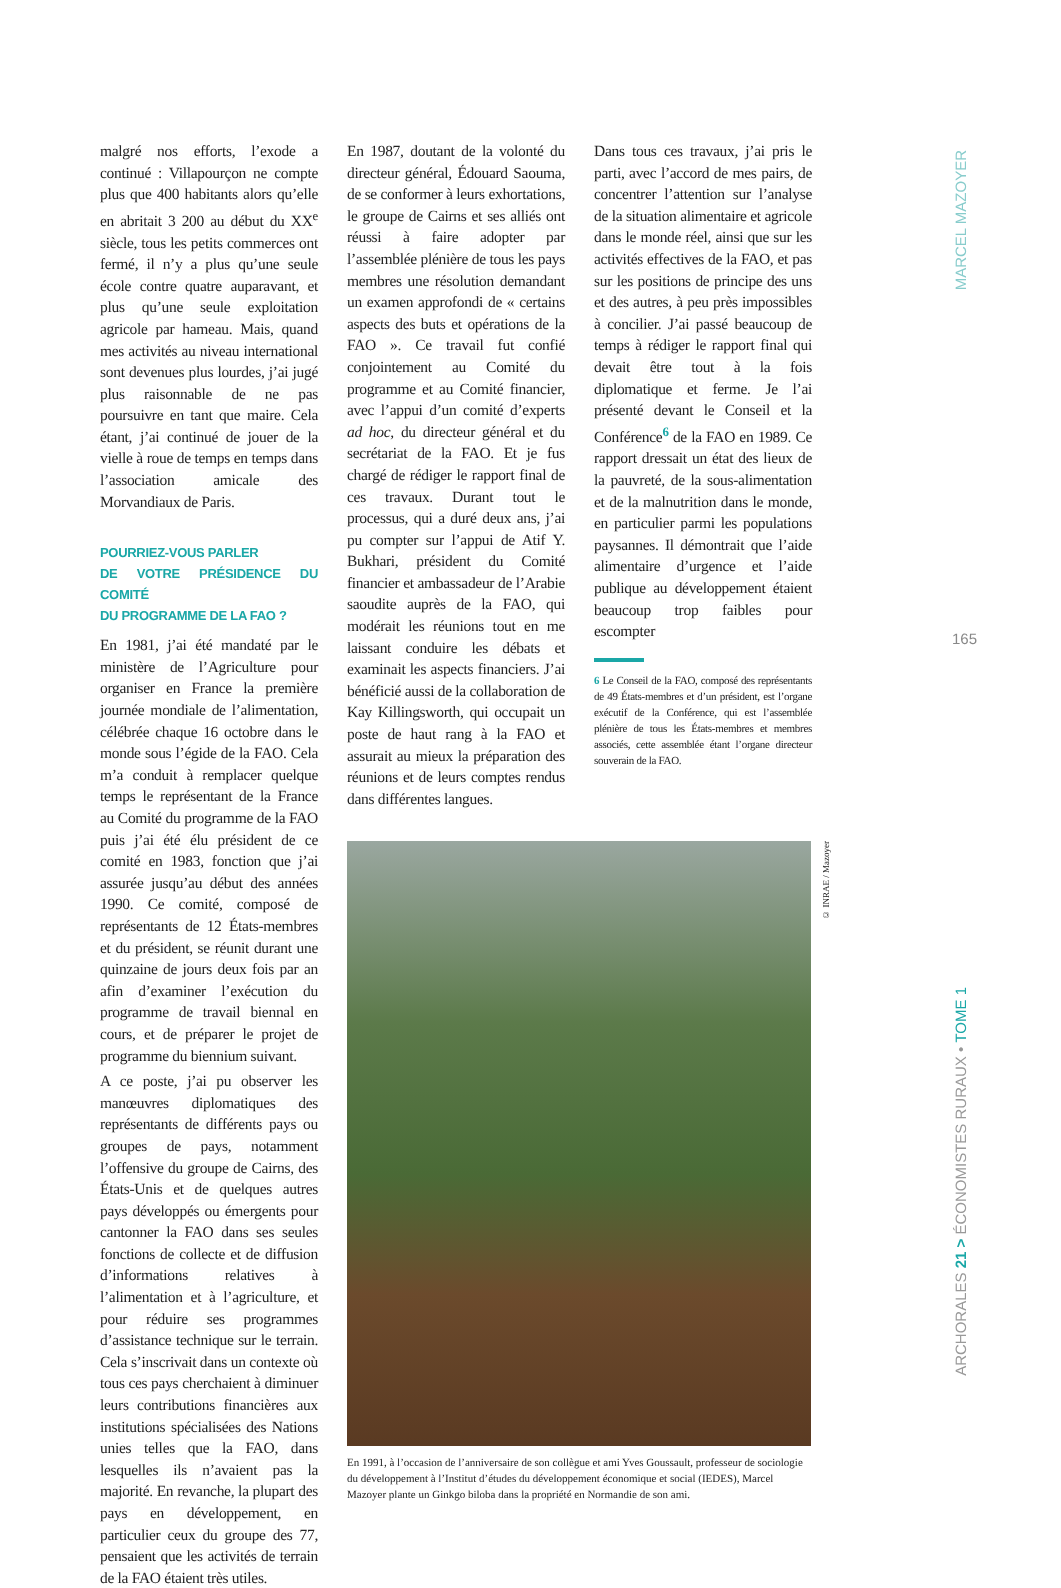malgré nos efforts, l’exode a continué : Villapourçon ne compte plus que 400 habitants alors qu’elle en abritait 3 200 au début du XX<sup>e</sup> siècle, tous les petits commerces ont fermé, il n’y a plus qu’une seule école contre quatre auparavant, et plus qu’une seule exploitation agricole par hameau. Mais, quand mes activités au niveau international sont devenues plus lourdes, j’ai jugé plus raisonnable de ne pas poursuivre en tant que maire. Cela étant, j’ai continué de jouer de la vielle à roue de temps en temps dans l’association amicale des Morvandiaux de Paris.
POURRIEZ-VOUS PARLER
DE VOTRE PRÉSIDENCE DU COMITÉ
DU PROGRAMME DE LA FAO ?
En 1981, j’ai été mandaté par le ministère de l’Agriculture pour organiser en France la première journée mondiale de l’alimentation, célébrée chaque 16 octobre dans le monde sous l’égide de la FAO. Cela m’a conduit à remplacer quelque temps le représentant de la France au Comité du programme de la FAO puis j’ai été élu président de ce comité en 1983, fonction que j’ai assurée jusqu’au début des années 1990. Ce comité, composé de représentants de 12 États-membres et du président, se réunit durant une quinzaine de jours deux fois par an afin d’examiner l’exécution du programme de travail biennal en cours, et de préparer le projet de programme du biennium suivant.
A ce poste, j’ai pu observer les manœuvres diplomatiques des représentants de différents pays ou groupes de pays, notamment l’offensive du groupe de Cairns, des États-Unis et de quelques autres pays développés ou émergents pour cantonner la FAO dans ses seules fonctions de collecte et de diffusion d’informations relatives à l’alimentation et à l’agriculture, et pour réduire ses programmes d’assistance technique sur le terrain. Cela s’inscrivait dans un contexte où tous ces pays cherchaient à diminuer leurs contributions financières aux institutions spécialisées des Nations unies telles que la FAO, dans lesquelles ils n’avaient pas la majorité. En revanche, la plupart des pays en développement, en particulier ceux du groupe des 77, pensaient que les activités de terrain de la FAO étaient très utiles.
En 1987, doutant de la volonté du directeur général, Édouard Saouma, de se conformer à leurs exhortations, le groupe de Cairns et ses alliés ont réussi à faire adopter par l’assemblée plénière de tous les pays membres une résolution demandant un examen approfondi de « certains aspects des buts et opérations de la FAO ». Ce travail fut confié conjointement au Comité du programme et au Comité financier, avec l’appui d’un comité d’experts ad hoc, du directeur général et du secrétariat de la FAO. Et je fus chargé de rédiger le rapport final de ces travaux. Durant tout le processus, qui a duré deux ans, j’ai pu compter sur l’appui de Atif Y. Bukhari, président du Comité financier et ambassadeur de l’Arabie saoudite auprès de la FAO, qui modérait les réunions tout en me laissant conduire les débats et examinait les aspects financiers. J’ai bénéficié aussi de la collaboration de Kay Killingsworth, qui occupait un poste de haut rang à la FAO et assurait au mieux la préparation des réunions et de leurs comptes rendus dans différentes langues.
Dans tous ces travaux, j’ai pris le parti, avec l’accord de mes pairs, de concentrer l’attention sur l’analyse de la situation alimentaire et agricole dans le monde réel, ainsi que sur les activités effectives de la FAO, et pas sur les positions de principe des uns et des autres, à peu près impossibles à concilier. J’ai passé beaucoup de temps à rédiger le rapport final qui devait être tout à la fois diplomatique et ferme. Je l’ai présenté devant le Conseil et la Conférence<sup>6</sup> de la FAO en 1989. Ce rapport dressait un état des lieux de la pauvreté, de la sous-alimentation et de la malnutrition dans le monde, en particulier parmi les populations paysannes. Il démontrait que l’aide alimentaire d’urgence et l’aide publique au développement étaient beaucoup trop faibles pour escompter
6 Le Conseil de la FAO, composé des représentants de 49 États-membres et d’un président, est l’organe exécutif de la Conférence, qui est l’assemblée plénière de tous les États-membres et membres associés, cette assemblée étant l’organe directeur souverain de la FAO.
© INRAE / Mazoyer
En 1991, à l’occasion de l’anniversaire de son collègue et ami Yves Goussault, professeur de sociologie du développement à l’Institut d’études du développement économique et social (IEDES), Marcel Mazoyer plante un Ginkgo biloba dans la propriété en Normandie de son ami.
MARCEL MAZOYER
165
ARCHORALES 21 > ÉCONOMISTES RURAUX • TOME 1